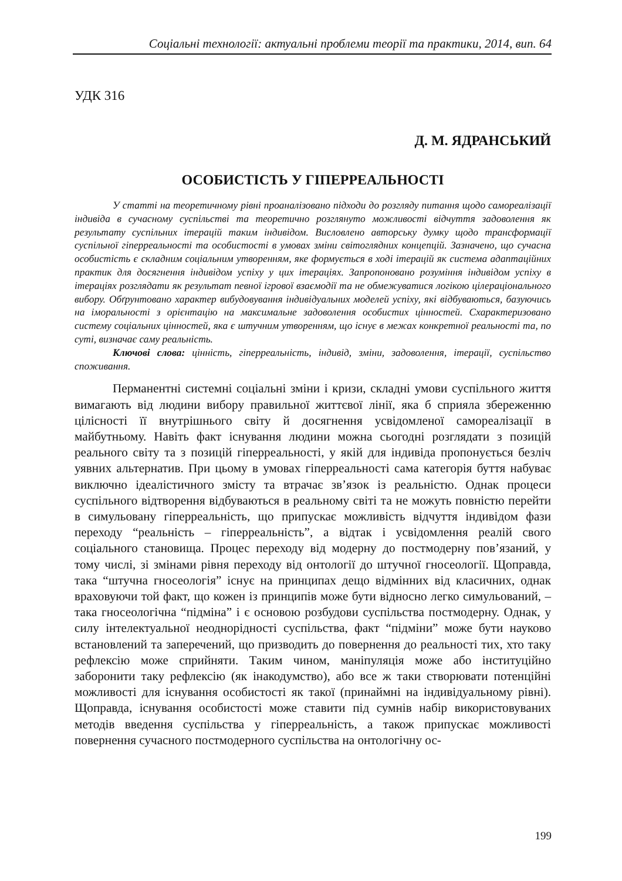Соціальні технології: актуальні проблеми теорії та практики, 2014, вип. 64
УДК 316
Д. М. ЯДРАНСЬКИЙ
ОСОБИСТІСТЬ У ГІПЕРРЕАЛЬНОСТІ
У статті на теоретичному рівні проаналізовано підходи до розгляду питання щодо самореалізації індивіда в сучасному суспільстві та теоретично розглянуто можливості відчуття задоволення як результату суспільних ітерацій таким індивідом. Висловлено авторську думку щодо трансформації суспільної гіперреальності та особистості в умовах зміни світоглядних концепцій. Зазначено, що сучасна особистість є складним соціальним утворенням, яке формується в ході ітерацій як система адаптаційних практик для досягнення індивідом успіху у цих ітераціях. Запропоновано розуміння індивідом успіху в ітераціях розглядати як результат певної ігрової взаємодії та не обмежуватися логікою цілераціонального вибору. Обґрунтовано характер вибудовування індивідуальних моделей успіху, які відбуваються, базуючись на іморальності з орієнтацію на максимальне задоволення особистих цінностей. Схарактеризовано систему соціальних цінностей, яка є штучним утворенням, що існує в межах конкретної реальності та, по суті, визначає саму реальність.
Ключові слова: цінність, гіперреальність, індивід, зміни, задоволення, ітерації, суспільство споживання.
Перманентні системні соціальні зміни і кризи, складні умови суспільного життя вимагають від людини вибору правильної життєвої лінії, яка б сприяла збереженню цілісності її внутрішнього світу й досягнення усвідомленої самореалізації в майбутньому. Навіть факт існування людини можна сьогодні розглядати з позицій реального світу та з позицій гіперреальності, у якій для індивіда пропонується безліч уявних альтернатив. При цьому в умовах гіперреальності сама категорія буття набуває виключно ідеалістичного змісту та втрачає зв’язок із реальністю. Однак процеси суспільного відтворення відбуваються в реальному світі та не можуть повністю перейти в симульовану гіперреальність, що припускає можливість відчуття індивідом фази переходу “реальність – гіперреальність”, а відтак і усвідомлення реалій свого соціального становища. Процес переходу від модерну до постмодерну пов’язаний, у тому числі, зі змінами рівня переходу від онтології до штучної гносеології. Щоправда, така “штучна гносеологія” існує на принципах дещо відмінних від класичних, однак враховуючи той факт, що кожен із принципів може бути відносно легко симульований, – така гносеологічна “підміна” і є основою розбудови суспільства постмодерну. Однак, у силу інтелектуальної неоднорідності суспільства, факт “підміни” може бути науково встановлений та заперечений, що призводить до повернення до реальності тих, хто таку рефлексію може сприйняти. Таким чином, маніпуляція може або інституційно заборонити таку рефлексію (як інакодумство), або все ж таки створювати потенційні можливості для існування особистості як такої (принаймні на індивідуальному рівні). Щоправда, існування особистості може ставити під сумнів набір використовуваних методів введення суспільства у гіперреальність, а також припускає можливості повернення сучасного постмодерного суспільства на онтологічну ос-
199